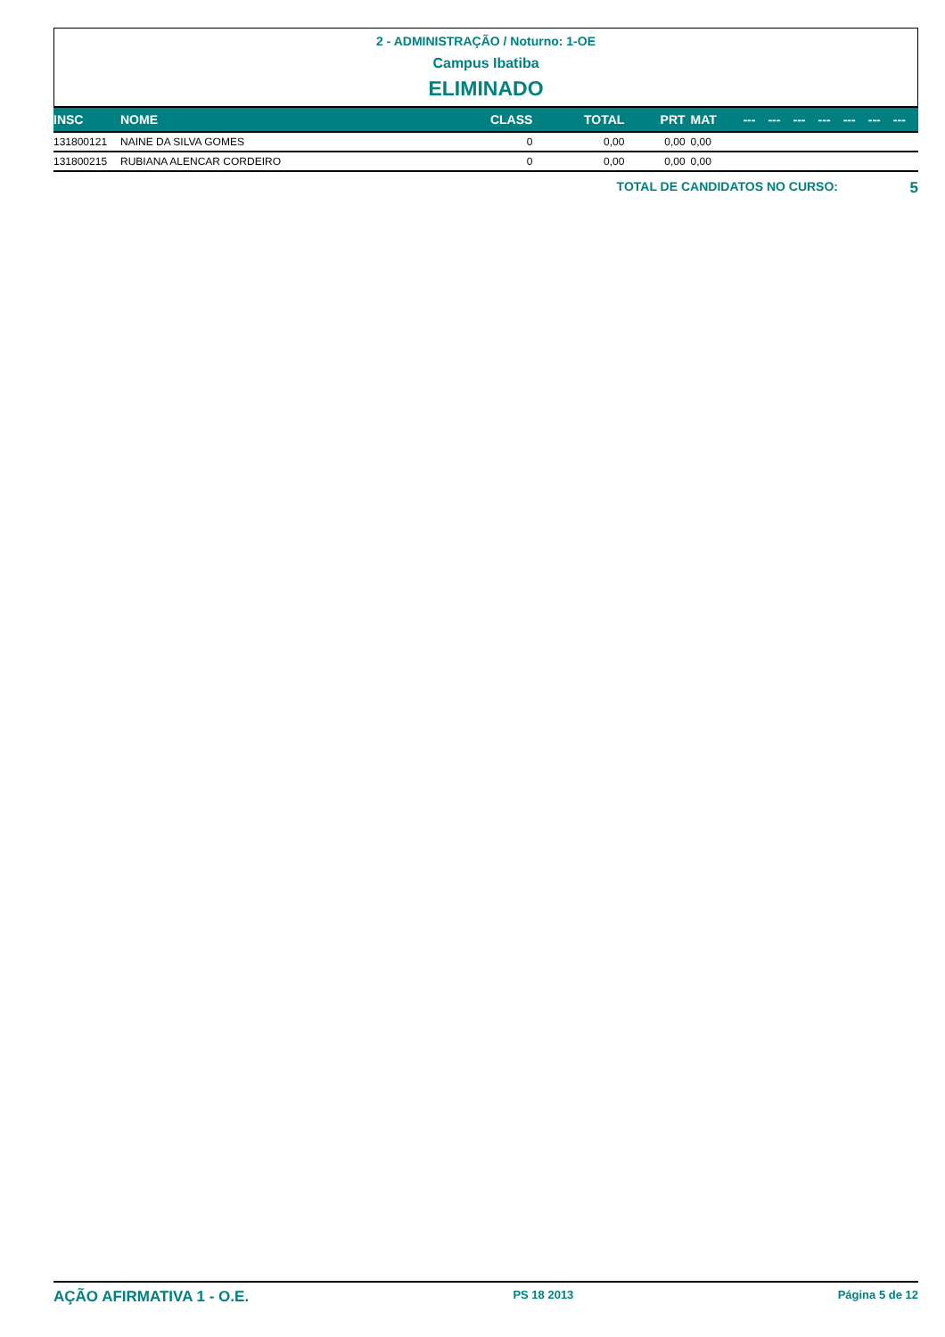2 - ADMINISTRAÇÃO / Noturno: 1-OE
Campus Ibatiba
ELIMINADO
| INSC | NOME | CLASS | TOTAL | PRT | MAT | --- | --- | --- | --- | --- | --- | --- |
| --- | --- | --- | --- | --- | --- | --- | --- | --- | --- | --- | --- | --- |
| 131800121 | NAINE DA SILVA GOMES | 0 | 0,00 | 0,00 | 0,00 | | | | | | | |
| 131800215 | RUBIANA ALENCAR CORDEIRO | 0 | 0,00 | 0,00 | 0,00 | | | | | | | |
TOTAL DE CANDIDATOS NO CURSO: 5
AÇÃO AFIRMATIVA 1 - O.E. PS 18 2013 Página 5 de 12